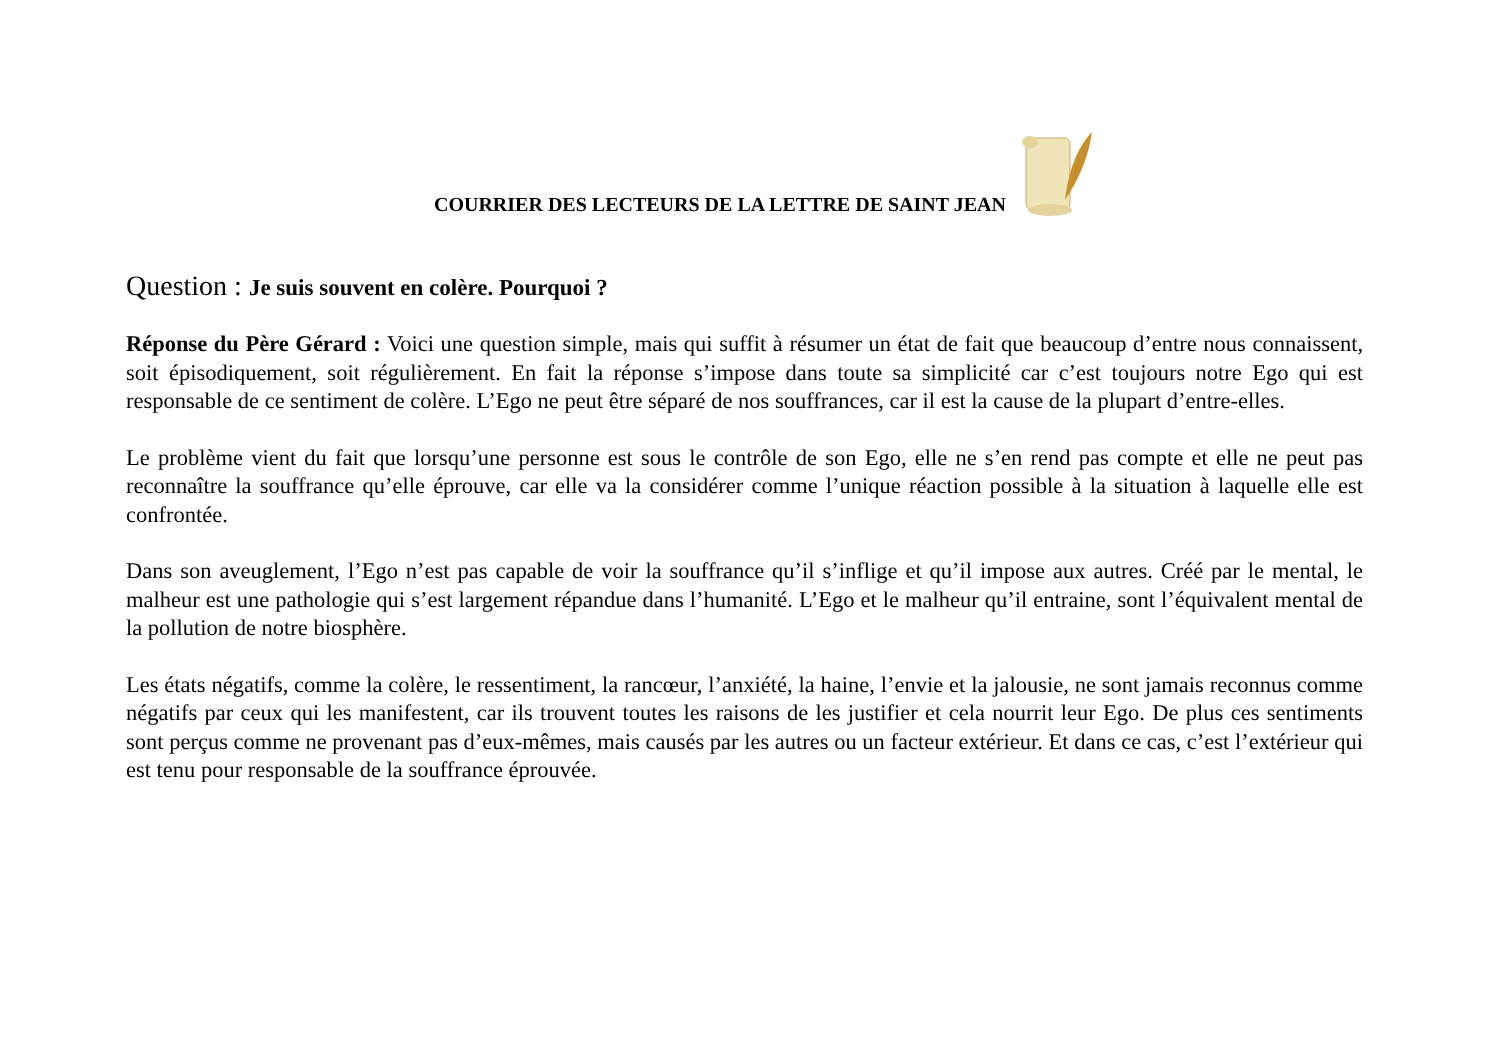COURRIER DES LECTEURS DE LA LETTRE DE SAINT JEAN
Question : Je suis souvent en colère. Pourquoi ?
Réponse du Père Gérard : Voici une question simple, mais qui suffit à résumer un état de fait que beaucoup d’entre nous connaissent, soit épisodiquement, soit régulièrement. En fait la réponse s’impose dans toute sa simplicité car c’est toujours notre Ego qui est responsable de ce sentiment de colère. L’Ego ne peut être séparé de nos souffrances, car il est la cause de la plupart d’entre-elles.
Le problème vient du fait que lorsqu’une personne est sous le contrôle de son Ego, elle ne s’en rend pas compte et elle ne peut pas reconnaître la souffrance qu’elle éprouve, car elle va la considérer comme l’unique réaction possible à la situation à laquelle elle est confrontée.
Dans son aveuglement, l’Ego n’est pas capable de voir la souffrance qu’il s’inflige et qu’il impose aux autres. Créé par le mental, le malheur est une pathologie qui s’est largement répandue dans l’humanité. L’Ego et le malheur qu’il entraine, sont l’équivalent mental de la pollution de notre biosphère.
Les états négatifs, comme la colère, le ressentiment, la rancœur, l’anxiété, la haine, l’envie et la jalousie, ne sont jamais reconnus comme négatifs par ceux qui les manifestent, car ils trouvent toutes les raisons de les justifier et cela nourrit leur Ego. De plus ces sentiments sont perçus comme ne provenant pas d’eux-mêmes, mais causés par les autres ou un facteur extérieur. Et dans ce cas, c’est l’extérieur qui est tenu pour responsable de la souffrance éprouvée.